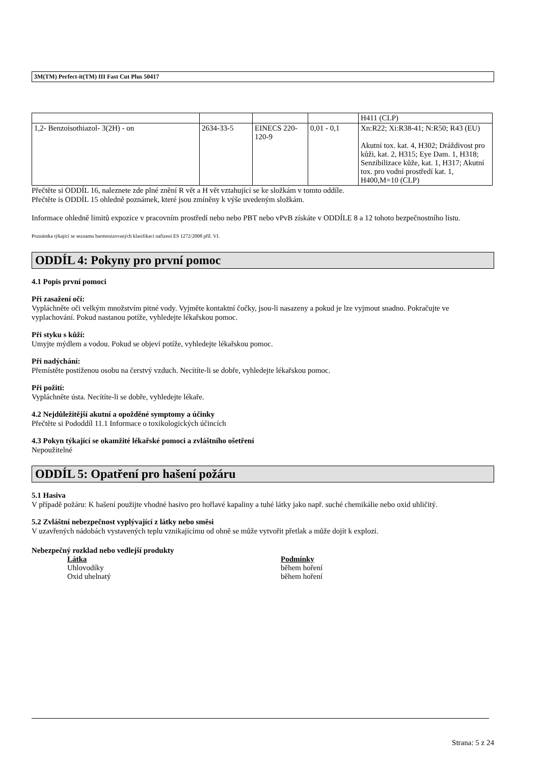3M(TM) Perfect-it(TM) III Fast Cut Plus 50417
| | | | | H411 (CLP) |
| 1,2- Benzoisothiazol- 3(2H) - on | 2634-33-5 | EINECS 220-120-9 | 0,01 - 0,1 | Xn:R22; Xi:R38-41; N:R50; R43 (EU) Akutní tox. kat. 4, H302; Dráždivost pro kůži, kat. 2, H315; Eye Dam. 1, H318; Senzibilizace kůže, kat. 1, H317; Akutní tox. pro vodní prostředí kat. 1, H400,M=10 (CLP) |
Přečtěte si ODDÍL 16, naleznete zde plné znění R vět a H vět vztahující se ke složkám v tomto oddíle.
Přečtěte is ODDÍL 15 ohledně poznámek, které jsou zmíněny k výše uvedeným složkám.
Informace ohledně limitů expozice v pracovním prostředí nebo nebo PBT nebo vPvB získáte v ODDÍLE 8 a 12 tohoto bezpečnostního listu.
Poznámka týkající se seznamu harmonizovaných klasifikací nařízení ES 1272/2008 příl. VI.
ODDÍL 4: Pokyny pro první pomoc
4.1 Popis první pomoci
Při zasažení očí:
Vypláchněte oči velkým množstvím pitné vody. Vyjměte kontaktní čočky, jsou-li nasazeny a pokud je lze vyjmout snadno. Pokračujte ve
vyplachování. Pokud nastanou potíže, vyhledejte lékařskou pomoc.
Při styku s kůží:
Umyjte mýdlem a vodou. Pokud se objeví potíže, vyhledejte lékařskou pomoc.
Při nadýchání:
Přemístěte postiženou osobu na čerstvý vzduch. Necítíte-li se dobře, vyhledejte lékařskou pomoc.
Při požití:
Vypláchněte ústa. Necítíte-li se dobře, vyhledejte lékaře.
4.2 Nejdůležitější akutní a opožděné symptomy a účinky
Přečtěte si Pododdíl 11.1 Informace o toxikologických účincích
4.3 Pokyn týkající se okamžité lékařské pomoci a zvláštního ošetření
Nepoužitelné
ODDÍL 5: Opatření pro hašení požáru
5.1 Hasiva
V případě požáru: K hašení použijte vhodné hasivo pro hořlavé kapaliny a tuhé látky jako např. suché chemikálie nebo oxid uhličitý.
5.2 Zvláštní nebezpečnost vyplývající z látky nebo směsi
V uzavřených nádobách vystavených teplu vznikajícímu od ohně se může vytvořit přetlak a může dojít k explozi.
Nebezpečný rozklad nebo vedlejší produkty
Látka Podmínky
Uhlovodíky během hoření
Oxid uhelnatý během hoření
Strana: 5 z 24